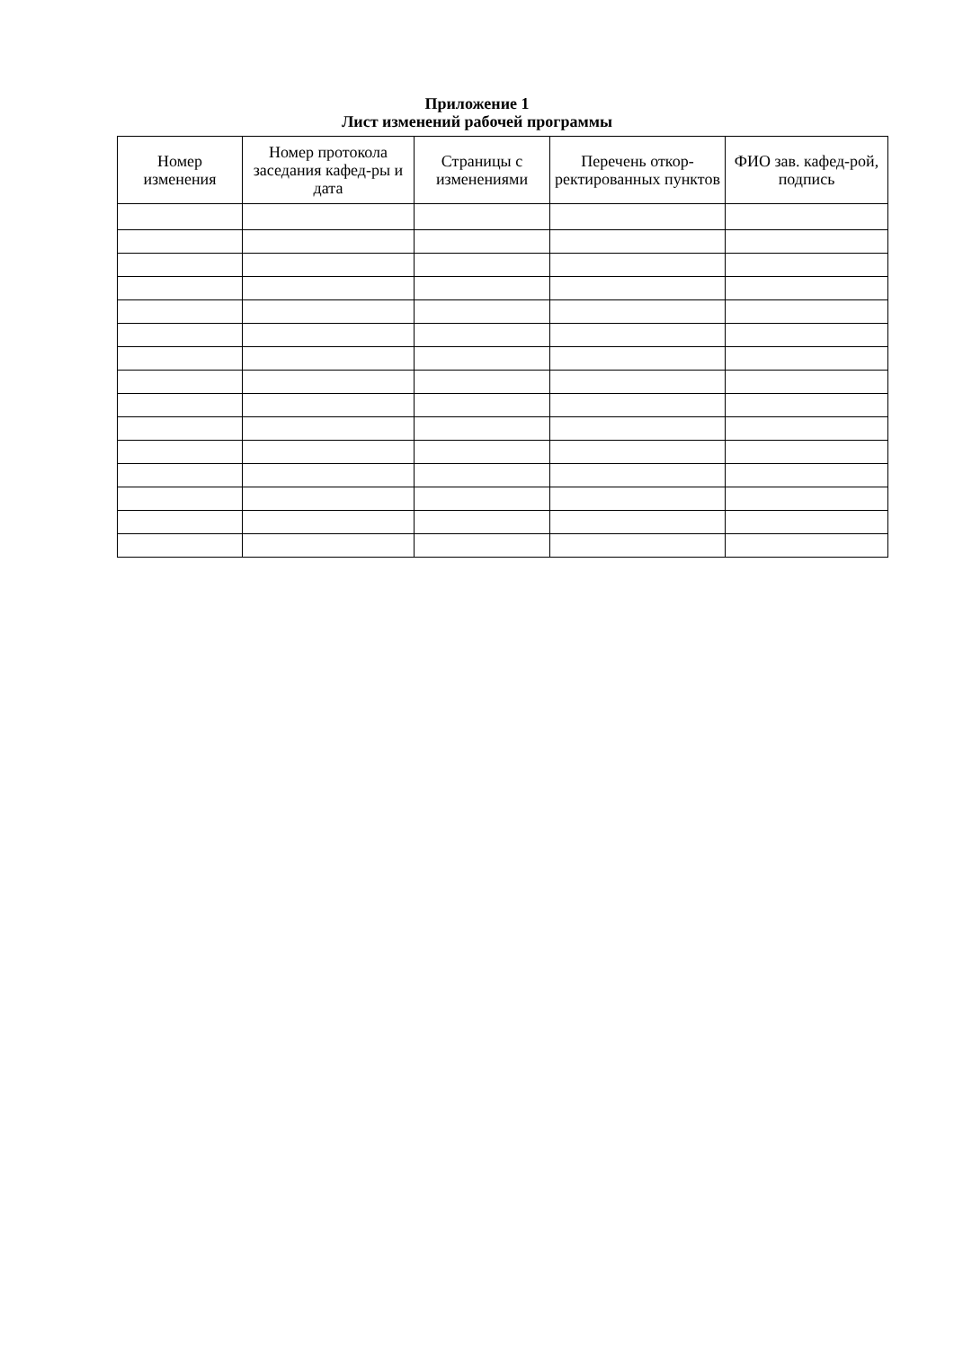Приложение 1
Лист изменений рабочей программы
| Номер изменения | Номер протокола заседания кафед-ры и дата | Страницы с изменениями | Перечень откор-ректированных пунктов | ФИО зав. кафед-рой, подпись |
| --- | --- | --- | --- | --- |